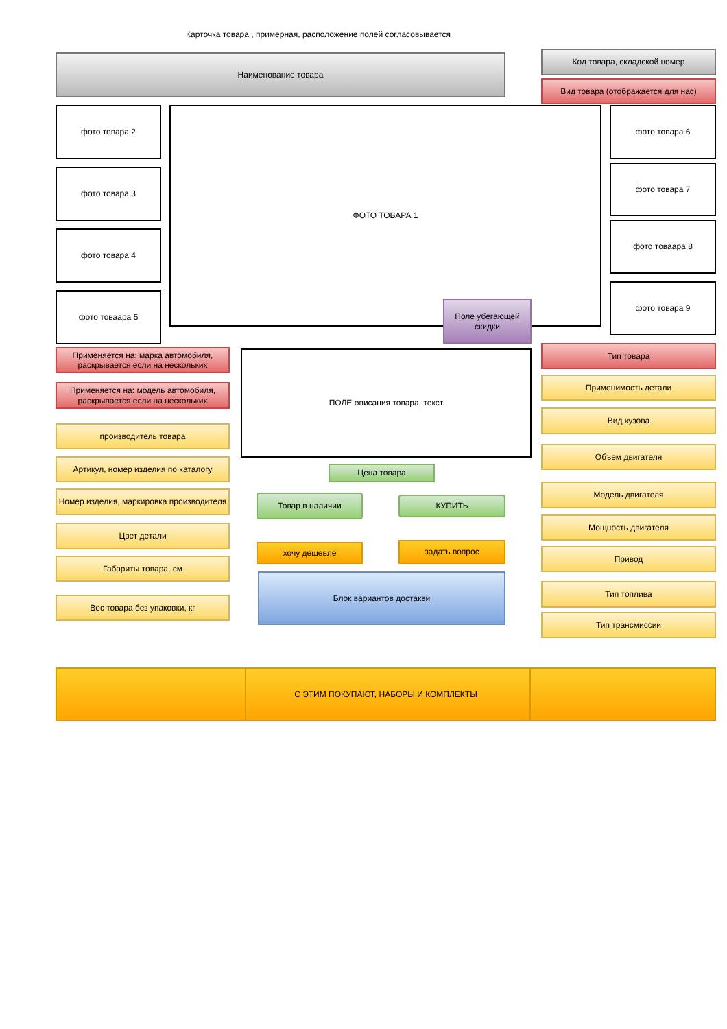Карточка товара , примерная, расположение полей согласовывается
Наименование товара
Код товара, складской номер
Вид товара (отображается для нас)
фото товара 2
фото товара 3
фото товара 4
фото товаара 5
ФОТО ТОВАРА 1
Поле убегающей скидки
фото товара 6
фото товара 7
фото товаара 8
фото товара 9
Применяется на: марка автомобиля, раскрывается если на нескольких
Применяется на: модель автомобиля, раскрывается если на нескольких
производитель товара
Артикул, номер изделия по каталогу
Номер изделия, маркировка производителя
Цвет детали
Габариты товара, см
Вес товара без упаковки, кг
ПОЛЕ описания товара, текст
Цена товара
Товар в наличии
КУПИТЬ
хочу дешевле
задать вопрос
Блок вариантов достакви
Тип товара
Применимость детали
Вид кузова
Объем двигателя
Модель двигателя
Мощность двигателя
Привод
Тип топлива
Тип трансмиссии
С ЭТИМ ПОКУПАЮТ, НАБОРЫ И КОМПЛЕКТЫ